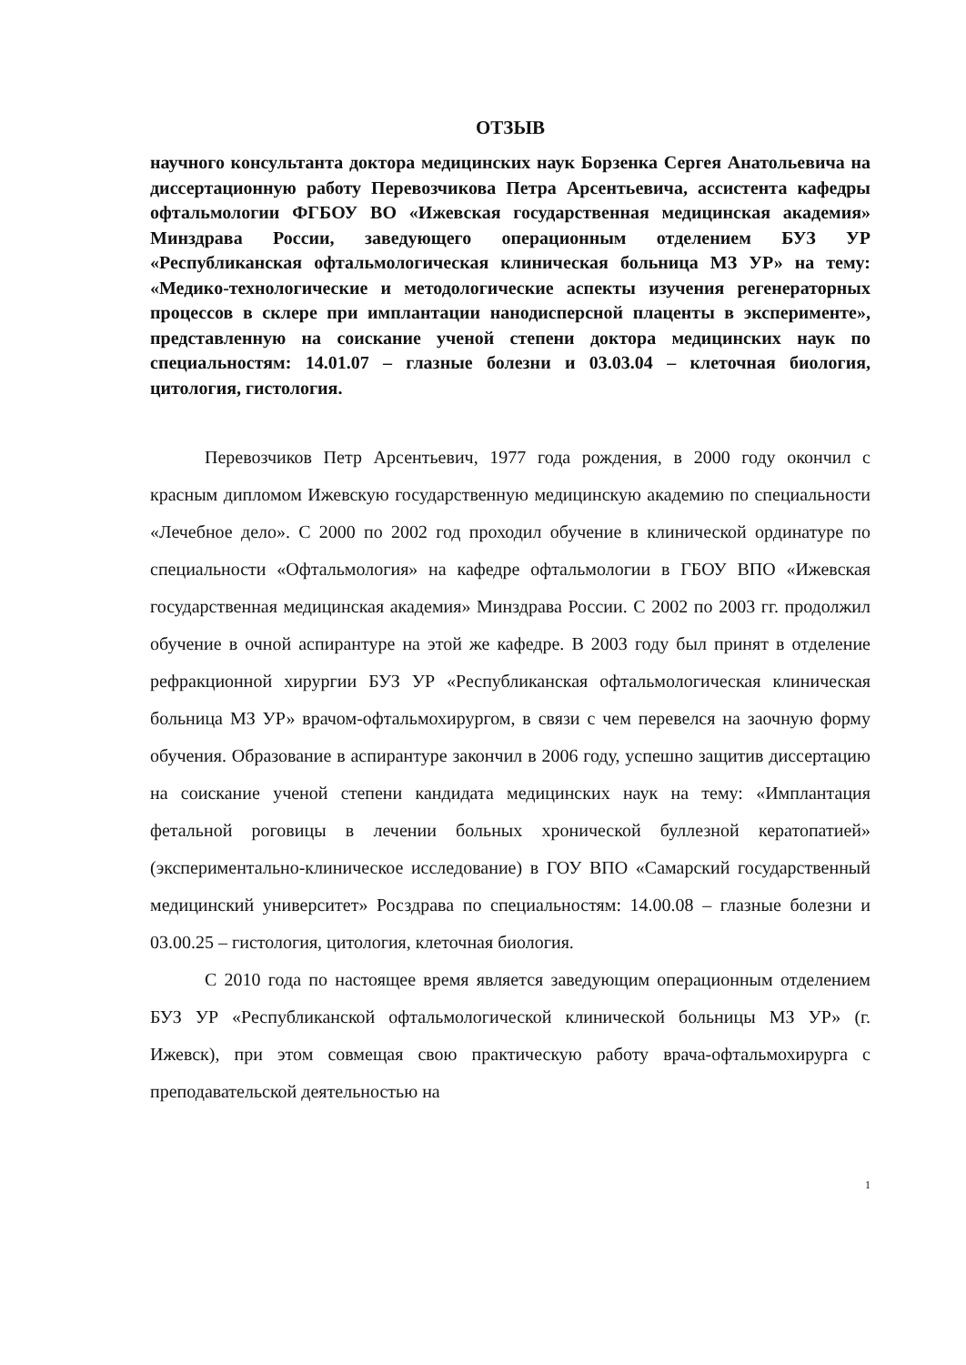ОТЗЫВ
научного консультанта доктора медицинских наук Борзенка Сергея Анатольевича на диссертационную работу Перевозчикова Петра Арсентьевича, ассистента кафедры офтальмологии ФГБОУ ВО «Ижевская государственная медицинская академия» Минздрава России, заведующего операционным отделением БУЗ УР «Республиканская офтальмологическая клиническая больница МЗ УР» на тему: «Медико-технологические и методологические аспекты изучения регенераторных процессов в склере при имплантации нанодисперсной плаценты в эксперименте», представленную на соискание ученой степени доктора медицинских наук по специальностям: 14.01.07 – глазные болезни и 03.03.04 – клеточная биология, цитология, гистология.
Перевозчиков Петр Арсентьевич, 1977 года рождения, в 2000 году окончил с красным дипломом Ижевскую государственную медицинскую академию по специальности «Лечебное дело». С 2000 по 2002 год проходил обучение в клинической ординатуре по специальности «Офтальмология» на кафедре офтальмологии в ГБОУ ВПО «Ижевская государственная медицинская академия» Минздрава России. С 2002 по 2003 гг. продолжил обучение в очной аспирантуре на этой же кафедре. В 2003 году был принят в отделение рефракционной хирургии БУЗ УР «Республиканская офтальмологическая клиническая больница МЗ УР» врачом-офтальмохирургом, в связи с чем перевелся на заочную форму обучения. Образование в аспирантуре закончил в 2006 году, успешно защитив диссертацию на соискание ученой степени кандидата медицинских наук на тему: «Имплантация фетальной роговицы в лечении больных хронической буллезной кератопатией» (экспериментально-клиническое исследование) в ГОУ ВПО «Самарский государственный медицинский университет» Росздрава по специальностям: 14.00.08 – глазные болезни и 03.00.25 – гистология, цитология, клеточная биология.
С 2010 года по настоящее время является заведующим операционным отделением БУЗ УР «Республиканской офтальмологической клинической больницы МЗ УР» (г. Ижевск), при этом совмещая свою практическую работу врача-офтальмохирурга с преподавательской деятельностью на
1